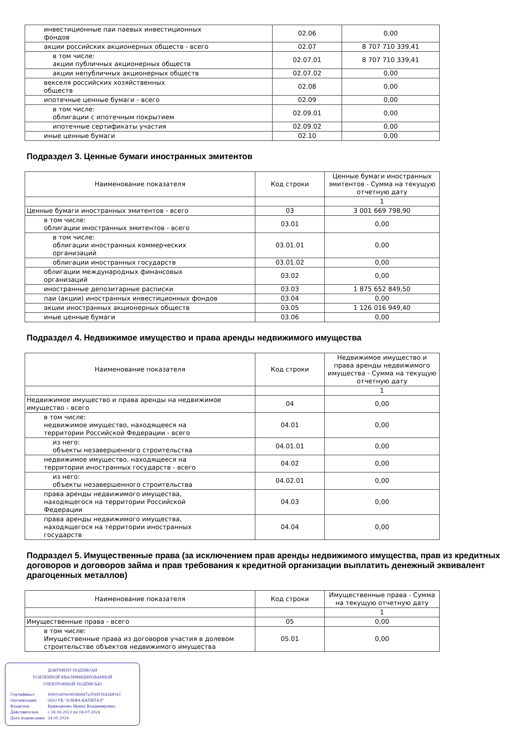| инвестиционные паи паевых инвестиционных фондов | 02.06 | 0,00 |
| акции российских акционерных обществ - всего | 02.07 | 8 707 710 339,41 |
| в том числе: акции публичных акционерных обществ | 02.07.01 | 8 707 710 339,41 |
| акции непубличных акционерных обществ | 02.07.02 | 0,00 |
| векселя российских хозяйственных обществ | 02.08 | 0,00 |
| ипотечные ценные бумаги - всего | 02.09 | 0,00 |
| в том числе: облигации с ипотечным покрытием | 02.09.01 | 0,00 |
| ипотечные сертификаты участия | 02.09.02 | 0,00 |
| иные ценные бумаги | 02.10 | 0,00 |
Подраздел 3. Ценные бумаги иностранных эмитентов
| Наименование показателя | Код строки | Ценные бумаги иностранных эмитентов - Сумма на текущую отчетную дату |
| --- | --- | --- |
| | | 1 |
| Ценные бумаги иностранных эмитентов - всего | 03 | 3 001 669 798,90 |
| в том числе: облигации иностранных эмитентов - всего | 03.01 | 0,00 |
| в том числе: облигации иностранных коммерческих организаций | 03.01.01 | 0,00 |
| облигации иностранных государств | 03.01.02 | 0,00 |
| облигации международных финансовых организаций | 03.02 | 0,00 |
| иностранные депозитарные расписки | 03.03 | 1 875 652 849,50 |
| паи (акции) иностранных инвестиционных фондов | 03.04 | 0,00 |
| акции иностранных акционерных обществ | 03.05 | 1 126 016 949,40 |
| иные ценные бумаги | 03.06 | 0,00 |
Подраздел 4. Недвижимое имущество и права аренды недвижимого имущества
| Наименование показателя | Код строки | Недвижимое имущество и права аренды недвижимого имущества - Сумма на текущую отчетную дату |
| --- | --- | --- |
| | | 1 |
| Недвижимое имущество и права аренды на недвижимое имущество - всего | 04 | 0,00 |
| в том числе: недвижимое имущество, находящееся на территории Российской Федерации - всего | 04.01 | 0,00 |
| из него: объекты незавершенного строительства | 04.01.01 | 0,00 |
| недвижимое имущество, находящееся на территории иностранных государств - всего | 04.02 | 0,00 |
| из него: объекты незавершенного строительства | 04.02.01 | 0,00 |
| права аренды недвижимого имущества, находящегося на территории Российской Федерации | 04.03 | 0,00 |
| права аренды недвижимого имущества, находящегося на территории иностранных государств | 04.04 | 0,00 |
Подраздел 5. Имущественные права (за исключением прав аренды недвижимого имущества, прав из кредитных договоров и договоров займа и прав требования к кредитной организации выплатить денежный эквивалент драгоценных металлов)
| Наименование показателя | Код строки | Имущественные права - Сумма на текущую отчетную дату |
| --- | --- | --- |
| | | 1 |
| Имущественные права - всего | 05 | 0,00 |
| в том числе: Имущественные права из договоров участия в долевом строительстве объектов недвижимого имущества | 05.01 | 0,00 |
ДОКУМЕНТ ПОДПИСАН
УСИЛЕННОЙ КВАЛИФИЦИРОВАННОЙ
ЭЛЕКТРОННОЙ ПОДПИСЬЮ
| Сертификат: | 40601d00e060db8d7a356f55642bf043 |
| Организация: | ООО УК "АЛЬФА-КАПИТАЛ" |
| Владелец: | Кривошеева Ирина Владимировна |
| Действителен: | с 04.04.2023 по 04.07.2024 |
| Дата подписания: | 24.05.2024 |